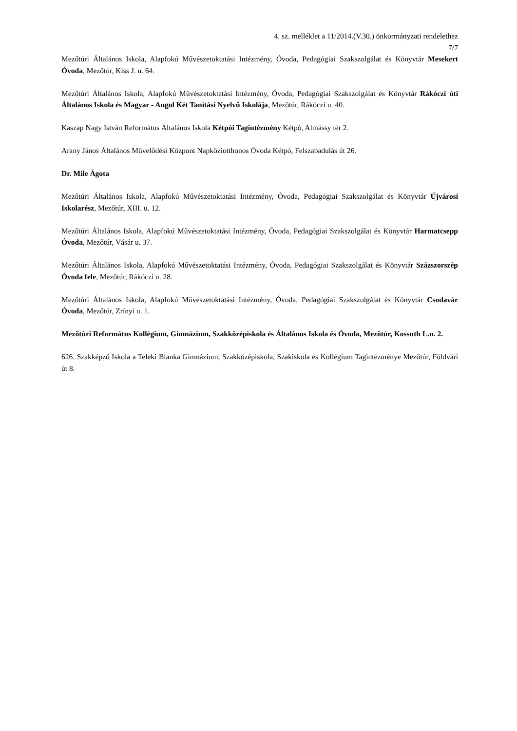4. sz. melléklet a 11/2014.(V.30.) önkormányzati rendelethez
7/7
Mezőtúri Általános Iskola, Alapfokú Művészetoktatási Intézmény, Óvoda, Pedagógiai Szakszolgálat és Könyvtár Mesekert Óvoda, Mezőtúr, Kiss J. u. 64.
Mezőtúri Általános Iskola, Alapfokú Művészetoktatási Intézmény, Óvoda, Pedagógiai Szakszolgálat és Könyvtár Rákóczi úti Általános Iskola és Magyar - Angol Két Tanítási Nyelvű Iskolája, Mezőtúr, Rákóczi u. 40.
Kaszap Nagy István Református Általános Iskola Kétpói Tagintézmény Kétpó, Almássy tér 2.
Arany János Általános Művelődési Központ Napköziotthonos Óvoda Kétpó, Felszabadulás út 26.
Dr. Mile Ágota
Mezőtúri Általános Iskola, Alapfokú Művészetoktatási Intézmény, Óvoda, Pedagógiai Szakszolgálat és Könyvtár Újvárosi Iskolarész, Mezőtúr, XIII. u. 12.
Mezőtúri Általános Iskola, Alapfokú Művészetoktatási Intézmény, Óvoda, Pedagógiai Szakszolgálat és Könyvtár Harmatcsepp Óvoda, Mezőtúr, Vásár u. 37.
Mezőtúri Általános Iskola, Alapfokú Művészetoktatási Intézmény, Óvoda, Pedagógiai Szakszolgálat és Könyvtár Százszorszép Óvoda fele, Mezőtúr, Rákóczi u. 28.
Mezőtúri Általános Iskola, Alapfokú Művészetoktatási Intézmény, Óvoda, Pedagógiai Szakszolgálat és Könyvtár Csodavár Óvoda, Mezőtúr, Zrínyi u. 1.
Mezőtúri Református Kollégium, Gimnázium, Szakközépiskola és Általános Iskola és Óvoda, Mezőtúr, Kossuth L.u. 2.
626. Szakképző Iskola a Teleki Blanka Gimnázium, Szakközépiskola, Szakiskola és Kollégium Tagintézménye Mezőtúr, Földvári út 8.